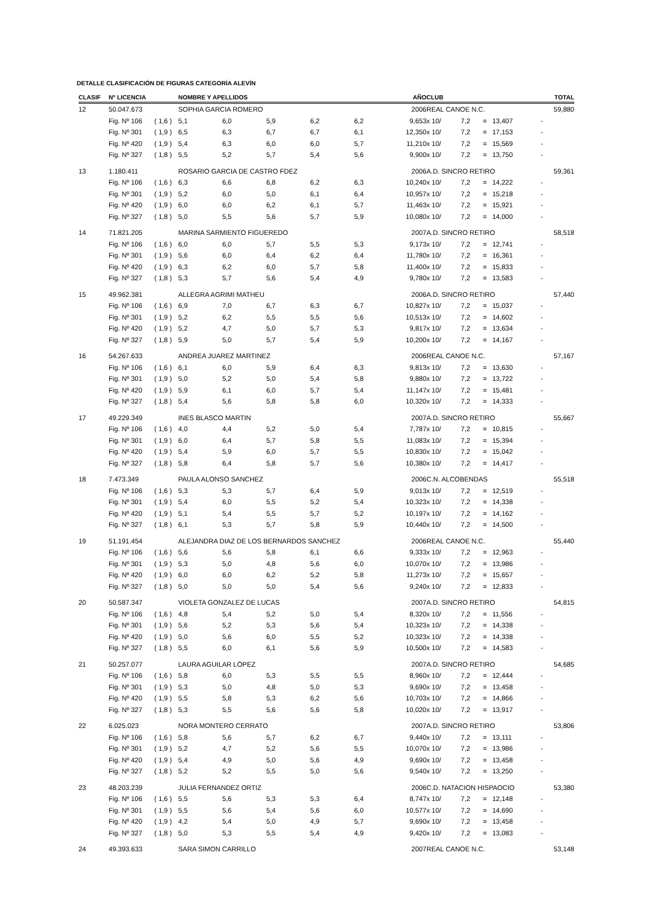DETALLE CLASIFICACIÓN DE FIGURAS CATEGORÍA ALEVÍN
| CLASIF | Nº LICENCIA | | NOMBRE Y APELLIDOS | | | | | AÑO | CLUB | | | | | TOTAL |
| --- | --- | --- | --- | --- | --- | --- | --- | --- | --- | --- | --- | --- | --- | --- |
| 12 | 50.047.673 | | SOPHIA GARCIA ROMERO | | | | | 2006 | REAL CANOE N.C. | | | | | 59,880 |
| | Fig. Nº 106 | ( 1,6 ) | 5,1 | 6,0 | 5,9 | 6,2 | 6,2 | 9,653 | x 10/ | 7,2 | = | 13,407 | - | |
| | Fig. Nº 301 | ( 1,9 ) | 6,5 | 6,3 | 6,7 | 6,7 | 6,1 | 12,350 | x 10/ | 7,2 | = | 17,153 | - | |
| | Fig. Nº 420 | ( 1,9 ) | 5,4 | 6,3 | 6,0 | 6,0 | 5,7 | 11,210 | x 10/ | 7,2 | = | 15,569 | - | |
| | Fig. Nº 327 | ( 1,8 ) | 5,5 | 5,2 | 5,7 | 5,4 | 5,6 | 9,900 | x 10/ | 7,2 | = | 13,750 | - | |
| 13 | 1.180.411 | | ROSARIO GARCIA DE CASTRO FDEZ | | | | | 2006 | A.D. SINCRO RETIRO | | | | | 59,361 |
| | Fig. Nº 106 | ( 1,6 ) | 6,3 | 6,6 | 6,8 | 6,2 | 6,3 | 10,240 | x 10/ | 7,2 | = | 14,222 | - | |
| | Fig. Nº 301 | ( 1,9 ) | 5,2 | 6,0 | 5,0 | 6,1 | 6,4 | 10,957 | x 10/ | 7,2 | = | 15,218 | - | |
| | Fig. Nº 420 | ( 1,9 ) | 6,0 | 6,0 | 6,2 | 6,1 | 5,7 | 11,463 | x 10/ | 7,2 | = | 15,921 | - | |
| | Fig. Nº 327 | ( 1,8 ) | 5,0 | 5,5 | 5,6 | 5,7 | 5,9 | 10,080 | x 10/ | 7,2 | = | 14,000 | - | |
| 14 | 71.821.205 | | MARINA SARMIENTO FIGUEREDO | | | | | 2007 | A.D. SINCRO RETIRO | | | | | 58,518 |
| | Fig. Nº 106 | ( 1,6 ) | 6,0 | 6,0 | 5,7 | 5,5 | 5,3 | 9,173 | x 10/ | 7,2 | = | 12,741 | - | |
| | Fig. Nº 301 | ( 1,9 ) | 5,6 | 6,0 | 6,4 | 6,2 | 6,4 | 11,780 | x 10/ | 7,2 | = | 16,361 | - | |
| | Fig. Nº 420 | ( 1,9 ) | 6,3 | 6,2 | 6,0 | 5,7 | 5,8 | 11,400 | x 10/ | 7,2 | = | 15,833 | - | |
| | Fig. Nº 327 | ( 1,8 ) | 5,3 | 5,7 | 5,6 | 5,4 | 4,9 | 9,780 | x 10/ | 7,2 | = | 13,583 | - | |
| 15 | 49.962.381 | | ALLEGRA AGRIMI MATHEU | | | | | 2006 | A.D. SINCRO RETIRO | | | | | 57,440 |
| | Fig. Nº 106 | ( 1,6 ) | 6,9 | 7,0 | 6,7 | 6,3 | 6,7 | 10,827 | x 10/ | 7,2 | = | 15,037 | - | |
| | Fig. Nº 301 | ( 1,9 ) | 5,2 | 6,2 | 5,5 | 5,5 | 5,6 | 10,513 | x 10/ | 7,2 | = | 14,602 | - | |
| | Fig. Nº 420 | ( 1,9 ) | 5,2 | 4,7 | 5,0 | 5,7 | 5,3 | 9,817 | x 10/ | 7,2 | = | 13,634 | - | |
| | Fig. Nº 327 | ( 1,8 ) | 5,9 | 5,0 | 5,7 | 5,4 | 5,9 | 10,200 | x 10/ | 7,2 | = | 14,167 | - | |
| 16 | 54.267.633 | | ANDREA JUAREZ MARTINEZ | | | | | 2006 | REAL CANOE N.C. | | | | | 57,167 |
| | Fig. Nº 106 | ( 1,6 ) | 6,1 | 6,0 | 5,9 | 6,4 | 6,3 | 9,813 | x 10/ | 7,2 | = | 13,630 | - | |
| | Fig. Nº 301 | ( 1,9 ) | 5,0 | 5,2 | 5,0 | 5,4 | 5,8 | 9,880 | x 10/ | 7,2 | = | 13,722 | - | |
| | Fig. Nº 420 | ( 1,9 ) | 5,9 | 6,1 | 6,0 | 5,7 | 5,4 | 11,147 | x 10/ | 7,2 | = | 15,481 | - | |
| | Fig. Nº 327 | ( 1,8 ) | 5,4 | 5,6 | 5,8 | 5,8 | 6,0 | 10,320 | x 10/ | 7,2 | = | 14,333 | - | |
| 17 | 49.229.349 | | INES BLASCO MARTIN | | | | | 2007 | A.D. SINCRO RETIRO | | | | | 55,667 |
| | Fig. Nº 106 | ( 1,6 ) | 4,0 | 4,4 | 5,2 | 5,0 | 5,4 | 7,787 | x 10/ | 7,2 | = | 10,815 | - | |
| | Fig. Nº 301 | ( 1,9 ) | 6,0 | 6,4 | 5,7 | 5,8 | 5,5 | 11,083 | x 10/ | 7,2 | = | 15,394 | - | |
| | Fig. Nº 420 | ( 1,9 ) | 5,4 | 5,9 | 6,0 | 5,7 | 5,5 | 10,830 | x 10/ | 7,2 | = | 15,042 | - | |
| | Fig. Nº 327 | ( 1,8 ) | 5,8 | 6,4 | 5,8 | 5,7 | 5,6 | 10,380 | x 10/ | 7,2 | = | 14,417 | - | |
| 18 | 7.473.349 | | PAULA ALONSO SANCHEZ | | | | | 2006 | C.N. ALCOBENDAS | | | | | 55,518 |
| | Fig. Nº 106 | ( 1,6 ) | 5,3 | 5,3 | 5,7 | 6,4 | 5,9 | 9,013 | x 10/ | 7,2 | = | 12,519 | - | |
| | Fig. Nº 301 | ( 1,9 ) | 5,4 | 6,0 | 5,5 | 5,2 | 5,4 | 10,323 | x 10/ | 7,2 | = | 14,338 | - | |
| | Fig. Nº 420 | ( 1,9 ) | 5,1 | 5,4 | 5,5 | 5,7 | 5,2 | 10,197 | x 10/ | 7,2 | = | 14,162 | - | |
| | Fig. Nº 327 | ( 1,8 ) | 6,1 | 5,3 | 5,7 | 5,8 | 5,9 | 10,440 | x 10/ | 7,2 | = | 14,500 | - | |
| 19 | 51.191.454 | | ALEJANDRA DIAZ DE LOS BERNARDOS SANCHEZ | | | | | 2006 | REAL CANOE N.C. | | | | | 55,440 |
| | Fig. Nº 106 | ( 1,6 ) | 5,6 | 5,6 | 5,8 | 6,1 | 6,6 | 9,333 | x 10/ | 7,2 | = | 12,963 | - | |
| | Fig. Nº 301 | ( 1,9 ) | 5,3 | 5,0 | 4,8 | 5,6 | 6,0 | 10,070 | x 10/ | 7,2 | = | 13,986 | - | |
| | Fig. Nº 420 | ( 1,9 ) | 6,0 | 6,0 | 6,2 | 5,2 | 5,8 | 11,273 | x 10/ | 7,2 | = | 15,657 | - | |
| | Fig. Nº 327 | ( 1,8 ) | 5,0 | 5,0 | 5,0 | 5,4 | 5,6 | 9,240 | x 10/ | 7,2 | = | 12,833 | - | |
| 20 | 50.587.347 | | VIOLETA GONZALEZ DE LUCAS | | | | | 2007 | A.D. SINCRO RETIRO | | | | | 54,815 |
| | Fig. Nº 106 | ( 1,6 ) | 4,8 | 5,4 | 5,2 | 5,0 | 5,4 | 8,320 | x 10/ | 7,2 | = | 11,556 | - | |
| | Fig. Nº 301 | ( 1,9 ) | 5,6 | 5,2 | 5,3 | 5,6 | 5,4 | 10,323 | x 10/ | 7,2 | = | 14,338 | - | |
| | Fig. Nº 420 | ( 1,9 ) | 5,0 | 5,6 | 6,0 | 5,5 | 5,2 | 10,323 | x 10/ | 7,2 | = | 14,338 | - | |
| | Fig. Nº 327 | ( 1,8 ) | 5,5 | 6,0 | 6,1 | 5,6 | 5,9 | 10,500 | x 10/ | 7,2 | = | 14,583 | - | |
| 21 | 50.257.077 | | LAURA AGUILAR LÓPEZ | | | | | 2007 | A.D. SINCRO RETIRO | | | | | 54,685 |
| | Fig. Nº 106 | ( 1,6 ) | 5,8 | 6,0 | 5,3 | 5,5 | 5,5 | 8,960 | x 10/ | 7,2 | = | 12,444 | - | |
| | Fig. Nº 301 | ( 1,9 ) | 5,3 | 5,0 | 4,8 | 5,0 | 5,3 | 9,690 | x 10/ | 7,2 | = | 13,458 | - | |
| | Fig. Nº 420 | ( 1,9 ) | 5,5 | 5,8 | 5,3 | 6,2 | 5,6 | 10,703 | x 10/ | 7,2 | = | 14,866 | - | |
| | Fig. Nº 327 | ( 1,8 ) | 5,3 | 5,5 | 5,6 | 5,6 | 5,8 | 10,020 | x 10/ | 7,2 | = | 13,917 | - | |
| 22 | 6.025.023 | | NORA MONTERO CERRATO | | | | | 2007 | A.D. SINCRO RETIRO | | | | | 53,806 |
| | Fig. Nº 106 | ( 1,6 ) | 5,8 | 5,6 | 5,7 | 6,2 | 6,7 | 9,440 | x 10/ | 7,2 | = | 13,111 | - | |
| | Fig. Nº 301 | ( 1,9 ) | 5,2 | 4,7 | 5,2 | 5,6 | 5,5 | 10,070 | x 10/ | 7,2 | = | 13,986 | - | |
| | Fig. Nº 420 | ( 1,9 ) | 5,4 | 4,9 | 5,0 | 5,6 | 4,9 | 9,690 | x 10/ | 7,2 | = | 13,458 | - | |
| | Fig. Nº 327 | ( 1,8 ) | 5,2 | 5,2 | 5,5 | 5,0 | 5,6 | 9,540 | x 10/ | 7,2 | = | 13,250 | - | |
| 23 | 48.203.239 | | JULIA FERNANDEZ ORTIZ | | | | | 2006 | C.D. NATACION HISPAOCIO | | | | | 53,380 |
| | Fig. Nº 106 | ( 1,6 ) | 5,5 | 5,6 | 5,3 | 5,3 | 6,4 | 8,747 | x 10/ | 7,2 | = | 12,148 | - | |
| | Fig. Nº 301 | ( 1,9 ) | 5,5 | 5,6 | 5,4 | 5,6 | 6,0 | 10,577 | x 10/ | 7,2 | = | 14,690 | - | |
| | Fig. Nº 420 | ( 1,9 ) | 4,2 | 5,4 | 5,0 | 4,9 | 5,7 | 9,690 | x 10/ | 7,2 | = | 13,458 | - | |
| | Fig. Nº 327 | ( 1,8 ) | 5,0 | 5,3 | 5,5 | 5,4 | 4,9 | 9,420 | x 10/ | 7,2 | = | 13,083 | - | |
| 24 | 49.393.633 | | SARA SIMON CARRILLO | | | | | 2007 | REAL CANOE N.C. | | | | | 53,148 |